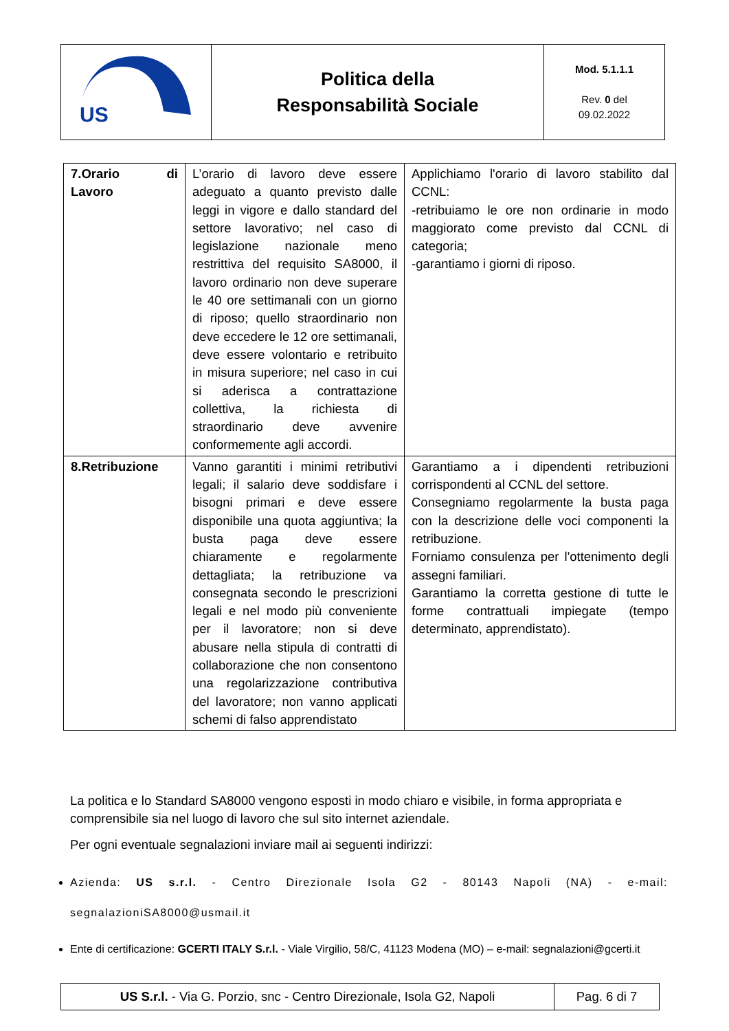| US | Politica della Responsabilità Sociale | Mod. 5.1.1.1 Rev. 0 del 09.02.2022 |
| 7.Orario di Lavoro | L’orario di lavoro deve essere adeguato a quanto previsto dalle leggi in vigore e dallo standard del settore lavorativo; nel caso di legislazione nazionale meno restrittiva del requisito SA8000, il lavoro ordinario non deve superare le 40 ore settimanali con un giorno di riposo; quello straordinario non deve eccedere le 12 ore settimanali, deve essere volontario e retribuito in misura superiore; nel caso in cui si aderisca a contrattazione collettiva, la richiesta di straordinario deve avvenire conformemente agli accordi. | Applichiamo l'orario di lavoro stabilito dal CCNL: -retribuiamo le ore non ordinarie in modo maggiorato come previsto dal CCNL di categoria; -garantiamo i giorni di riposo. |
| 8.Retribuzione | Vanno garantiti i minimi retributivi legali; il salario deve soddisfare i bisogni primari e deve essere disponibile una quota aggiuntiva; la busta paga deve essere chiaramente e regolarmente dettagliata; la retribuzione va consegnata secondo le prescrizioni legali e nel modo più conveniente per il lavoratore; non si deve abusare nella stipula di contratti di collaborazione che non consentono una regolarizzazione contributiva del lavoratore; non vanno applicati schemi di falso apprendistato | Garantiamo a i dipendenti retribuzioni corrispondenti al CCNL del settore. Consegniamo regolarmente la busta paga con la descrizione delle voci componenti la retribuzione. Forniamo consulenza per l'ottenimento degli assegni familiari. Garantiamo la corretta gestione di tutte le forme contrattuali impiegate (tempo determinato, apprendistato). |
La politica e lo Standard SA8000 vengono esposti in modo chiaro e visibile, in forma appropriata e comprensibile sia nel luogo di lavoro che sul sito internet aziendale.
Per ogni eventuale segnalazioni inviare mail ai seguenti indirizzi:
Azienda: US s.r.l. - Centro Direzionale Isola G2 - 80143 Napoli (NA) - e-mail: segnalazioniSA8000@usmail.it
Ente di certificazione: GCERTI ITALY S.r.l. - Viale Virgilio, 58/C, 41123 Modena (MO) – e-mail: segnalazioni@gcerti.it
| US S.r.l. - Via G. Porzio, snc - Centro Direzionale, Isola G2, Napoli | Pag. 6 di 7 |